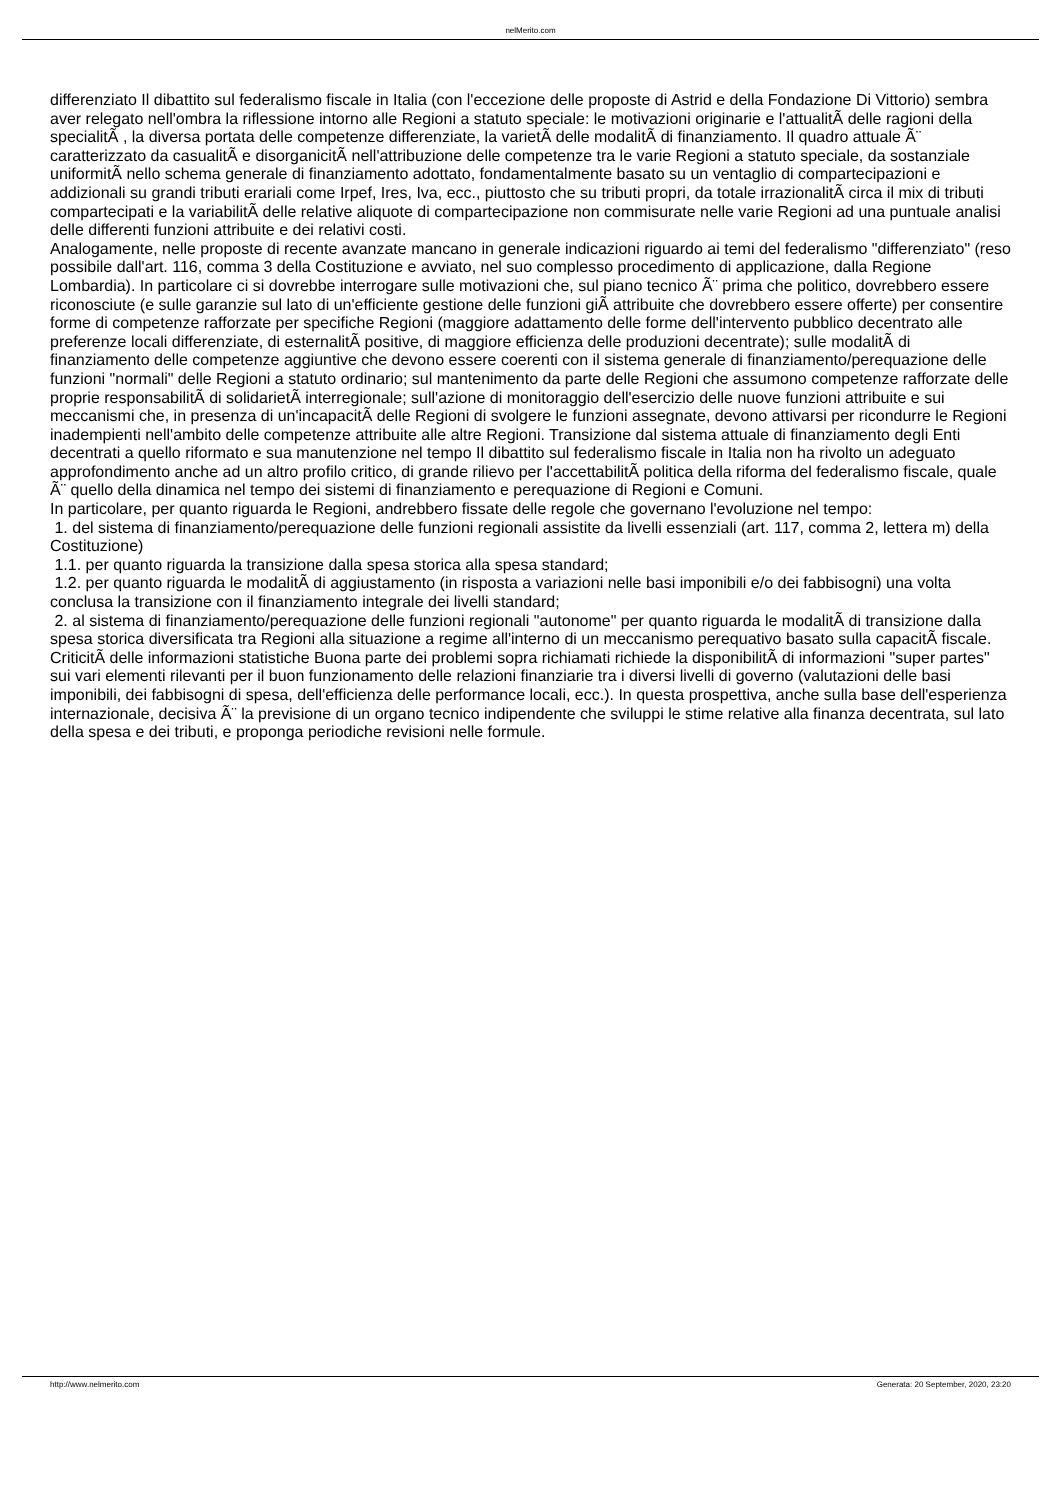nelMerito.com
differenziato Il dibattito sul federalismo fiscale in Italia (con l'eccezione delle proposte di Astrid e della Fondazione Di Vittorio) sembra aver relegato nell'ombra la riflessione intorno alle Regioni a statuto speciale: le motivazioni originarie e l'attualitÃ delle ragioni della specialitÃ , la diversa portata delle competenze differenziate, la varietÃ delle modalitÃ di finanziamento. Il quadro attuale Ã¨ caratterizzato da casualitÃ e disorganicitÃ nell'attribuzione delle competenze tra le varie Regioni a statuto speciale, da sostanziale uniformitÃ nello schema generale di finanziamento adottato, fondamentalmente basato su un ventaglio di compartecipazioni e addizionali su grandi tributi erariali come Irpef, Ires, Iva, ecc., piuttosto che su tributi propri, da totale irrazionalitÃ circa il mix di tributi compartecipati e la variabilitÃ delle relative aliquote di compartecipazione non commisurate nelle varie Regioni ad una puntuale analisi delle differenti funzioni attribuite e dei relativi costi.
Analogamente, nelle proposte di recente avanzate mancano in generale indicazioni riguardo ai temi del federalismo "differenziato" (reso possibile dall'art. 116, comma 3 della Costituzione e avviato, nel suo complesso procedimento di applicazione, dalla Regione Lombardia). In particolare ci si dovrebbe interrogare sulle motivazioni che, sul piano tecnico Ã¨ prima che politico, dovrebbero essere riconosciute (e sulle garanzie sul lato di un'efficiente gestione delle funzioni giÃ attribuite che dovrebbero essere offerte) per consentire forme di competenze rafforzate per specifiche Regioni (maggiore adattamento delle forme dell'intervento pubblico decentrato alle preferenze locali differenziate, di esternalitÃ positive, di maggiore efficienza delle produzioni decentrate); sulle modalitÃ di finanziamento delle competenze aggiuntive che devono essere coerenti con il sistema generale di finanziamento/perequazione delle funzioni "normali" delle Regioni a statuto ordinario; sul mantenimento da parte delle Regioni che assumono competenze rafforzate delle proprie responsabilitÃ di solidarietÃ interregionale; sull'azione di monitoraggio dell'esercizio delle nuove funzioni attribuite e sui meccanismi che, in presenza di un'incapacitÃ delle Regioni di svolgere le funzioni assegnate, devono attivarsi per ricondurre le Regioni inadempienti nell'ambito delle competenze attribuite alle altre Regioni. Transizione dal sistema attuale di finanziamento degli Enti decentrati a quello riformato e sua manutenzione nel tempo Il dibattito sul federalismo fiscale in Italia non ha rivolto un adeguato approfondimento anche ad un altro profilo critico, di grande rilievo per l'accettabilitÃ politica della riforma del federalismo fiscale, quale Ã¨ quello della dinamica nel tempo dei sistemi di finanziamento e perequazione di Regioni e Comuni.
In particolare, per quanto riguarda le Regioni, andrebbero fissate delle regole che governano l'evoluzione nel tempo:
1. del sistema di finanziamento/perequazione delle funzioni regionali assistite da livelli essenziali (art. 117, comma 2, lettera m) della Costituzione)
1.1. per quanto riguarda la transizione dalla spesa storica alla spesa standard;
1.2. per quanto riguarda le modalitÃ di aggiustamento (in risposta a variazioni nelle basi imponibili e/o dei fabbisogni) una volta conclusa la transizione con il finanziamento integrale dei livelli standard;
2. al sistema di finanziamento/perequazione delle funzioni regionali "autonome" per quanto riguarda le modalitÃ di transizione dalla spesa storica diversificata tra Regioni alla situazione a regime all'interno di un meccanismo perequativo basato sulla capacitÃ fiscale. CriticitÃ delle informazioni statistiche Buona parte dei problemi sopra richiamati richiede la disponibilitÃ di informazioni "super partes" sui vari elementi rilevanti per il buon funzionamento delle relazioni finanziarie tra i diversi livelli di governo (valutazioni delle basi imponibili, dei fabbisogni di spesa, dell'efficienza delle performance locali, ecc.). In questa prospettiva, anche sulla base dell'esperienza internazionale, decisiva Ã¨ la previsione di un organo tecnico indipendente che sviluppi le stime relative alla finanza decentrata, sul lato della spesa e dei tributi, e proponga periodiche revisioni nelle formule.
http://www.nelmerito.com Generata: 20 September, 2020, 23:20